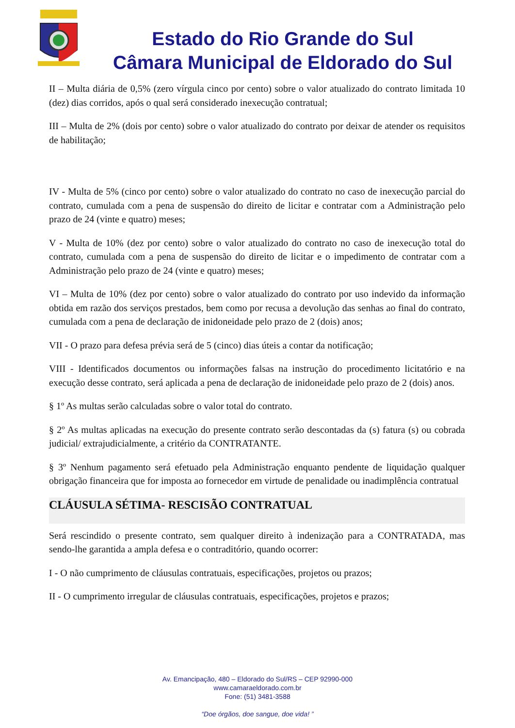Estado do Rio Grande do Sul
Câmara Municipal de Eldorado do Sul
II – Multa diária de 0,5% (zero vírgula cinco por cento) sobre o valor atualizado do contrato limitada 10 (dez) dias corridos, após o qual será considerado inexecução contratual;
III – Multa de 2% (dois por cento) sobre o valor atualizado do contrato por deixar de atender os requisitos de habilitação;
IV - Multa de 5% (cinco por cento) sobre o valor atualizado do contrato no caso de inexecução parcial do contrato, cumulada com a pena de suspensão do direito de licitar e contratar com a Administração pelo prazo de 24 (vinte e quatro) meses;
V - Multa de 10% (dez por cento) sobre o valor atualizado do contrato no caso de inexecução total do contrato, cumulada com a pena de suspensão do direito de licitar e o impedimento de contratar com a Administração pelo prazo de 24 (vinte e quatro) meses;
VI – Multa de 10% (dez por cento) sobre o valor atualizado do contrato por uso indevido da informação obtida em razão dos serviços prestados, bem como por recusa a devolução das senhas ao final do contrato, cumulada com a pena de declaração de inidoneidade pelo prazo de 2 (dois) anos;
VII - O prazo para defesa prévia será de 5 (cinco) dias úteis a contar da notificação;
VIII - Identificados documentos ou informações falsas na instrução do procedimento licitatório e na execução desse contrato, será aplicada a pena de declaração de inidoneidade pelo prazo de 2 (dois) anos.
§ 1º As multas serão calculadas sobre o valor total do contrato.
§ 2º As multas aplicadas na execução do presente contrato serão descontadas da (s) fatura (s) ou cobrada judicial/ extrajudicialmente, a critério da CONTRATANTE.
§ 3º Nenhum pagamento será efetuado pela Administração enquanto pendente de liquidação qualquer obrigação financeira que for imposta ao fornecedor em virtude de penalidade ou inadimplência contratual
CLÁUSULA SÉTIMA- RESCISÃO CONTRATUAL
Será rescindido o presente contrato, sem qualquer direito à indenização para a CONTRATADA, mas sendo-lhe garantida a ampla defesa e o contraditório, quando ocorrer:
I - O não cumprimento de cláusulas contratuais, especificações, projetos ou prazos;
II - O cumprimento irregular de cláusulas contratuais, especificações, projetos e prazos;
Av. Emancipação, 480 – Eldorado do Sul/RS – CEP 92990-000
www.camaraeldorado.com.br
Fone: (51) 3481-3588
“Doe órgãos, doe sangue, doe vida! ”